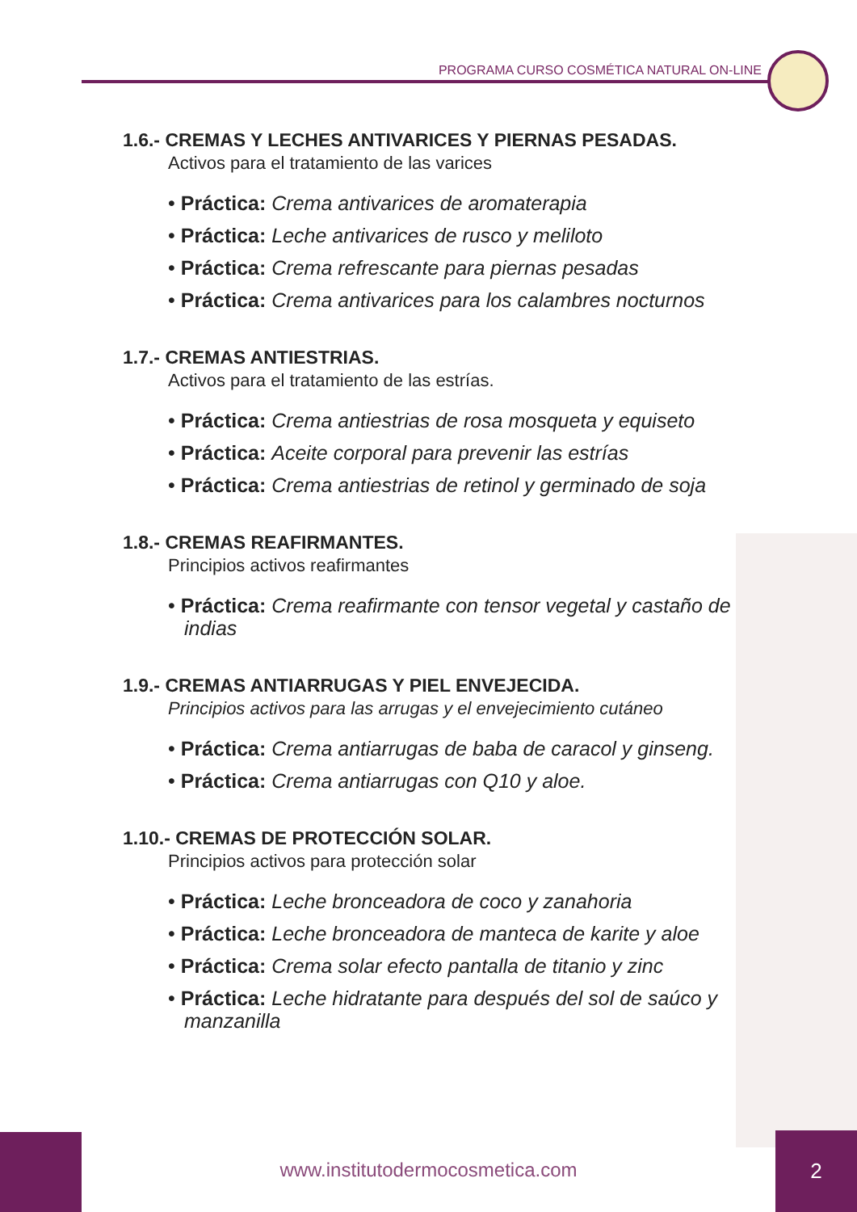PROGRAMA CURSO COSMÉTICA NATURAL ON-LINE
1.6.- CREMAS Y LECHES ANTIVARICES Y PIERNAS PESADAS.
Activos para el tratamiento de las varices
• Práctica: Crema antivarices de aromaterapia
• Práctica: Leche antivarices de rusco y meliloto
• Práctica: Crema refrescante para piernas pesadas
• Práctica: Crema antivarices para los calambres nocturnos
1.7.- CREMAS ANTIESTRIAS.
Activos para el tratamiento de las estrías.
• Práctica: Crema antiestrias de rosa mosqueta y equiseto
• Práctica: Aceite corporal para prevenir las estrías
• Práctica: Crema antiestrias de retinol y germinado de soja
1.8.- CREMAS REAFIRMANTES.
Principios activos reafirmantes
• Práctica: Crema reafirmante con tensor vegetal y castaño de indias
1.9.- CREMAS ANTIARRUGAS Y PIEL ENVEJECIDA.
Principios activos para las arrugas y el envejecimiento cutáneo
• Práctica: Crema antiarrugas de baba de caracol y ginseng.
• Práctica: Crema antiarrugas con Q10 y aloe.
1.10.- CREMAS DE PROTECCIÓN SOLAR.
Principios activos para protección solar
• Práctica: Leche bronceadora de coco y zanahoria
• Práctica: Leche bronceadora de manteca de karite y aloe
• Práctica: Crema solar efecto pantalla de titanio y zinc
• Práctica: Leche hidratante para después del sol de saúco y manzanilla
www.institutodermocosmetica.com
2